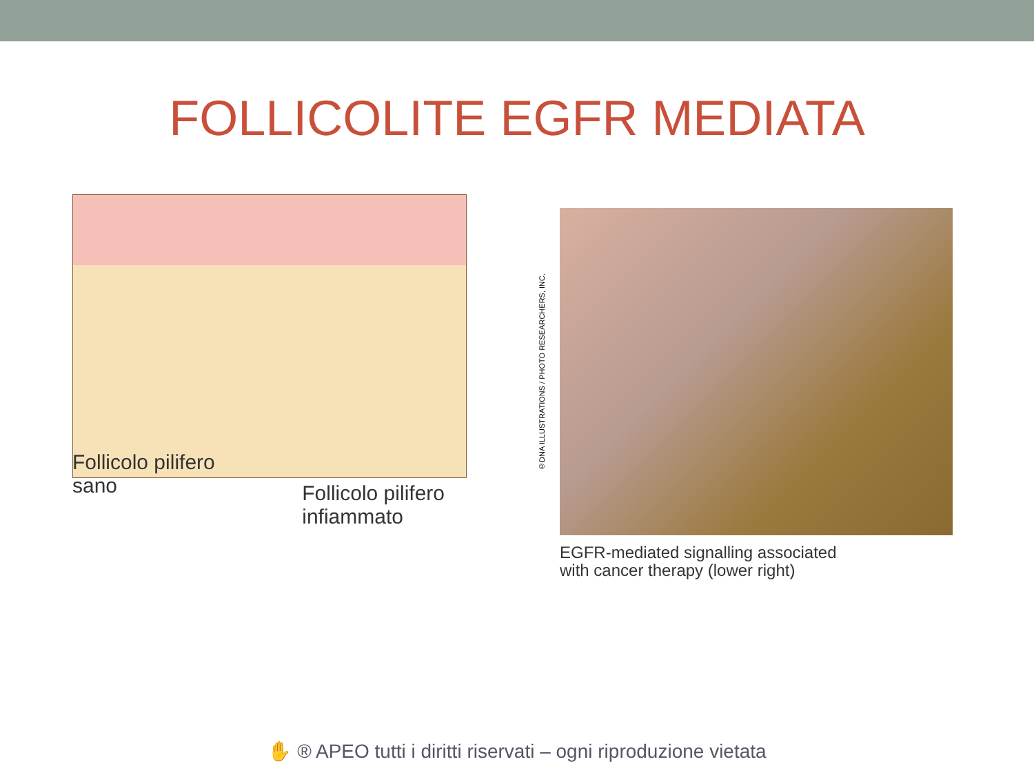FOLLICOLITE EGFR MEDIATA
Follicolo pilifero
sano
Follicolo pilifero
infiammato
©DNA ILLUSTRATIONS / PHOTO RESEARCHERS, INC.
EGFR-mediated signalling associated
with cancer therapy (lower right)
✋ ® APEO tutti i diritti riservati – ogni riproduzione vietata